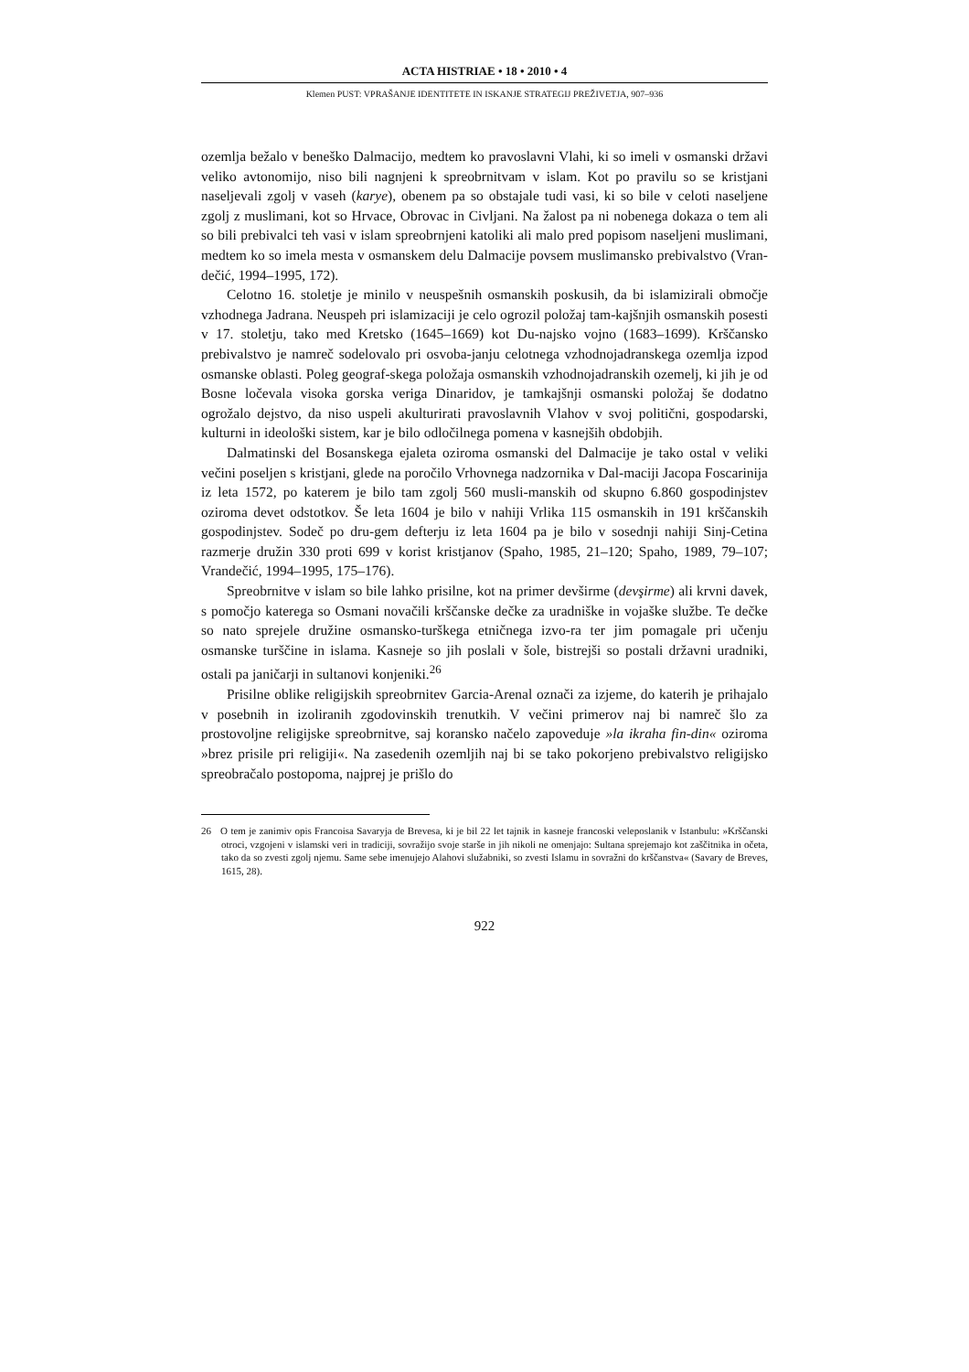ACTA HISTRIAE • 18 • 2010 • 4
Klemen PUST: VPRAŠANJE IDENTITETE IN ISKANJE STRATEGIJ PREŽIVETJA, 907–936
ozemlja bežalo v beneško Dalmacijo, medtem ko pravoslavni Vlahi, ki so imeli v osmanski državi veliko avtonomijo, niso bili nagnjeni k spreobrnitvam v islam. Kot po pravilu so se kristjani naseljevali zgolj v vaseh (karye), obenem pa so obstajale tudi vasi, ki so bile v celoti naseljene zgolj z muslimani, kot so Hrvace, Obrovac in Civljani. Na žalost pa ni nobenega dokaza o tem ali so bili prebivalci teh vasi v islam spreobrnjeni katoliki ali malo pred popisom naseljeni muslimani, medtem ko so imela mesta v osmanskem delu Dalmacije povsem muslimansko prebivalstvo (Vran-dečić, 1994–1995, 172).
Celotno 16. stoletje je minilo v neuspešnih osmanskih poskusih, da bi islamizirali območje vzhodnega Jadrana. Neuspeh pri islamizaciji je celo ogrozil položaj tam-kajšnjih osmanskih posesti v 17. stoletju, tako med Kretsko (1645–1669) kot Du-najsko vojno (1683–1699). Krščansko prebivalstvo je namreč sodelovalo pri osvoba-janju celotnega vzhodnojadranskega ozemlja izpod osmanske oblasti. Poleg geograf-skega položaja osmanskih vzhodnojadranskih ozemelj, ki jih je od Bosne ločevala visoka gorska veriga Dinaridov, je tamkajšnji osmanski položaj še dodatno ogrožalo dejstvo, da niso uspeli akulturirati pravoslavnih Vlahov v svoj politični, gospodarski, kulturni in ideološki sistem, kar je bilo odločilnega pomena v kasnejših obdobjih.
Dalmatinski del Bosanskega ejaleta oziroma osmanski del Dalmacije je tako ostal v veliki večini poseljen s kristjani, glede na poročilo Vrhovnega nadzornika v Dal-maciji Jacopa Foscarinija iz leta 1572, po katerem je bilo tam zgolj 560 musli-manskih od skupno 6.860 gospodinjstev oziroma devet odstotkov. Še leta 1604 je bilo v nahiji Vrlika 115 osmanskih in 191 krščanskih gospodinjstev. Sodeč po dru-gem defterju iz leta 1604 pa je bilo v sosednji nahiji Sinj-Cetina razmerje družin 330 proti 699 v korist kristjanov (Spaho, 1985, 21–120; Spaho, 1989, 79–107; Vrandečić, 1994–1995, 175–176).
Spreobrnitve v islam so bile lahko prisilne, kot na primer devširme (devşirme) ali krvni davek, s pomočjo katerega so Osmani novačili krščanske dečke za uradniške in vojaške službe. Te dečke so nato sprejele družine osmansko-turškega etničnega izvo-ra ter jim pomagale pri učenju osmanske turščine in islama. Kasneje so jih poslali v šole, bistrejši so postali državni uradniki, ostali pa janičarji in sultanovi konjeniki.<sup>26</sup>
Prisilne oblike religijskih spreobrnitev Garcia-Arenal označi za izjeme, do katerih je prihajalo v posebnih in izoliranih zgodovinskih trenutkih. V večini primerov naj bi namreč šlo za prostovoljne religijske spreobrnitve, saj koransko načelo zapoveduje »la ikraha fin-din« oziroma »brez prisile pri religiji«. Na zasedenih ozemljih naj bi se tako pokorjeno prebivalstvo religijsko spreobračalo postopoma, najprej je prišlo do
26 O tem je zanimiv opis Francoisa Savaryja de Brevesa, ki je bil 22 let tajnik in kasneje francoski veleposlanik v Istanbulu: »Krščanski otroci, vzgojeni v islamski veri in tradiciji, sovražijo svoje starše in jih nikoli ne omenjajo: Sultana sprejemajo kot zaščitnika in očeta, tako da so zvesti zgolj njemu. Same sebe imenujejo Alahovi služabniki, so zvesti Islamu in sovražni do krščanstva« (Savary de Breves, 1615, 28).
922